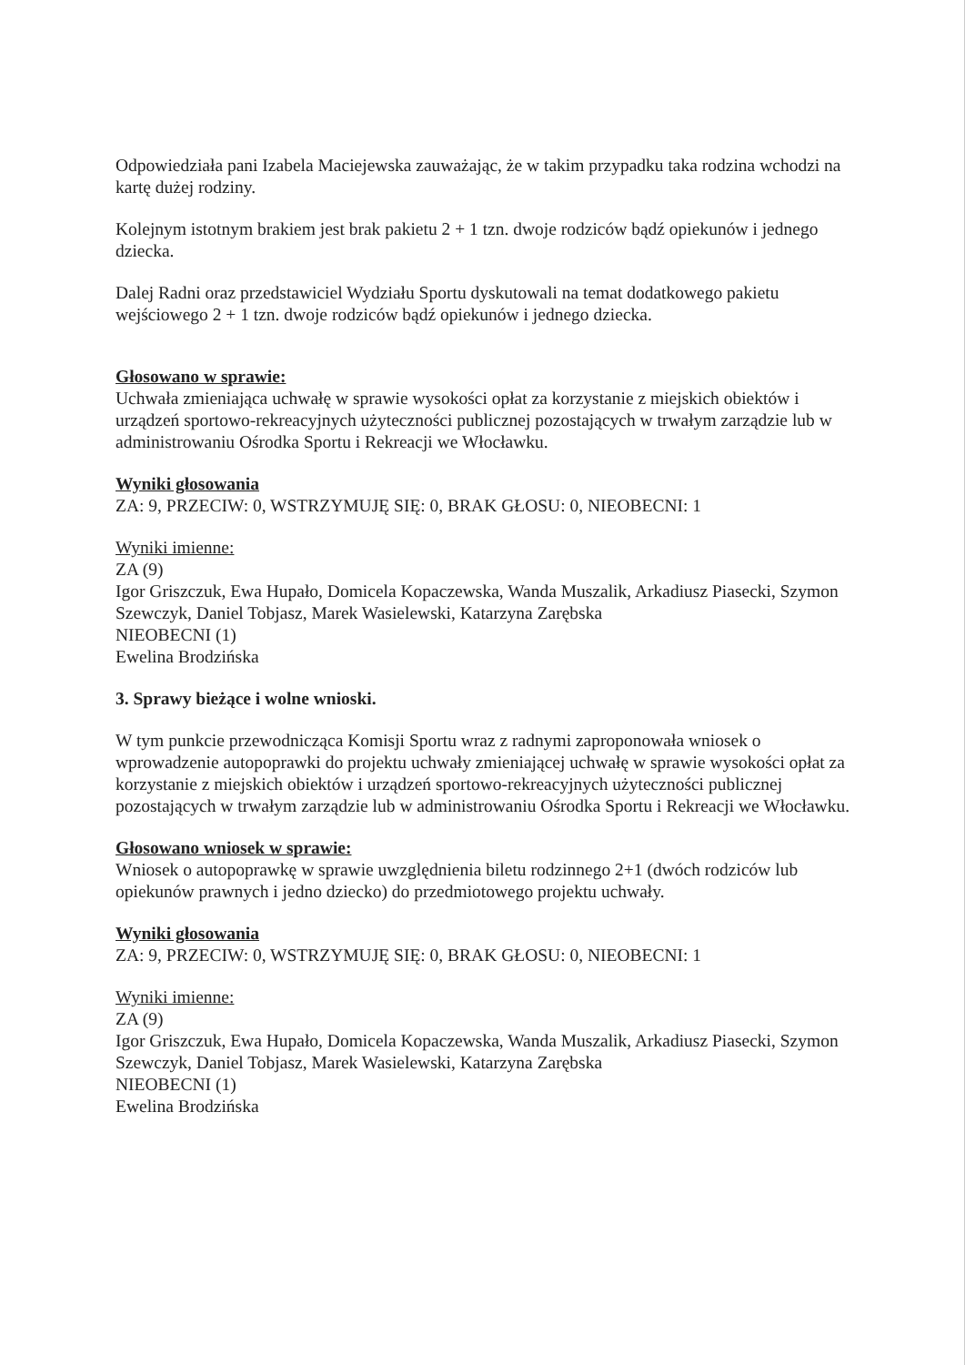Odpowiedziała pani Izabela Maciejewska zauważając, że w takim przypadku taka rodzina wchodzi na kartę dużej rodziny.
Kolejnym istotnym brakiem jest brak pakietu 2 + 1 tzn. dwoje rodziców bądź opiekunów i jednego dziecka.
Dalej Radni oraz przedstawiciel Wydziału Sportu dyskutowali na temat dodatkowego pakietu wejściowego 2 + 1 tzn. dwoje rodziców bądź opiekunów i jednego dziecka.
Głosowano w sprawie:
Uchwała zmieniająca uchwałę w sprawie wysokości opłat za korzystanie z miejskich obiektów i urządzeń sportowo-rekreacyjnych użyteczności publicznej pozostających w trwałym zarządzie lub w administrowaniu Ośrodka Sportu i Rekreacji we Włocławku.
Wyniki głosowania
ZA: 9, PRZECIW: 0, WSTRZYMUJĘ SIĘ: 0, BRAK GŁOSU: 0, NIEOBECNI: 1
Wyniki imienne:
ZA (9)
Igor Griszczuk, Ewa Hupało, Domicela Kopaczewska, Wanda Muszalik, Arkadiusz Piasecki, Szymon Szewczyk, Daniel Tobjasz, Marek Wasielewski, Katarzyna Zarębska
NIEOBECNI (1)
Ewelina Brodzińska
3. Sprawy bieżące i wolne wnioski.
W tym punkcie przewodnicząca Komisji Sportu wraz z radnymi zaproponowała wniosek o wprowadzenie autopoprawki do projektu uchwały zmieniającej uchwałę w sprawie wysokości opłat za korzystanie z miejskich obiektów i urządzeń sportowo-rekreacyjnych użyteczności publicznej pozostających w trwałym zarządzie lub w administrowaniu Ośrodka Sportu i Rekreacji we Włocławku.
Głosowano wniosek w sprawie:
Wniosek o autopoprawkę w sprawie uwzględnienia biletu rodzinnego 2+1 (dwóch rodziców lub opiekunów prawnych i jedno dziecko) do przedmiotowego projektu uchwały.
Wyniki głosowania
ZA: 9, PRZECIW: 0, WSTRZYMUJĘ SIĘ: 0, BRAK GŁOSU: 0, NIEOBECNI: 1
Wyniki imienne:
ZA (9)
Igor Griszczuk, Ewa Hupało, Domicela Kopaczewska, Wanda Muszalik, Arkadiusz Piasecki, Szymon Szewczyk, Daniel Tobjasz, Marek Wasielewski, Katarzyna Zarębska
NIEOBECNI (1)
Ewelina Brodzińska